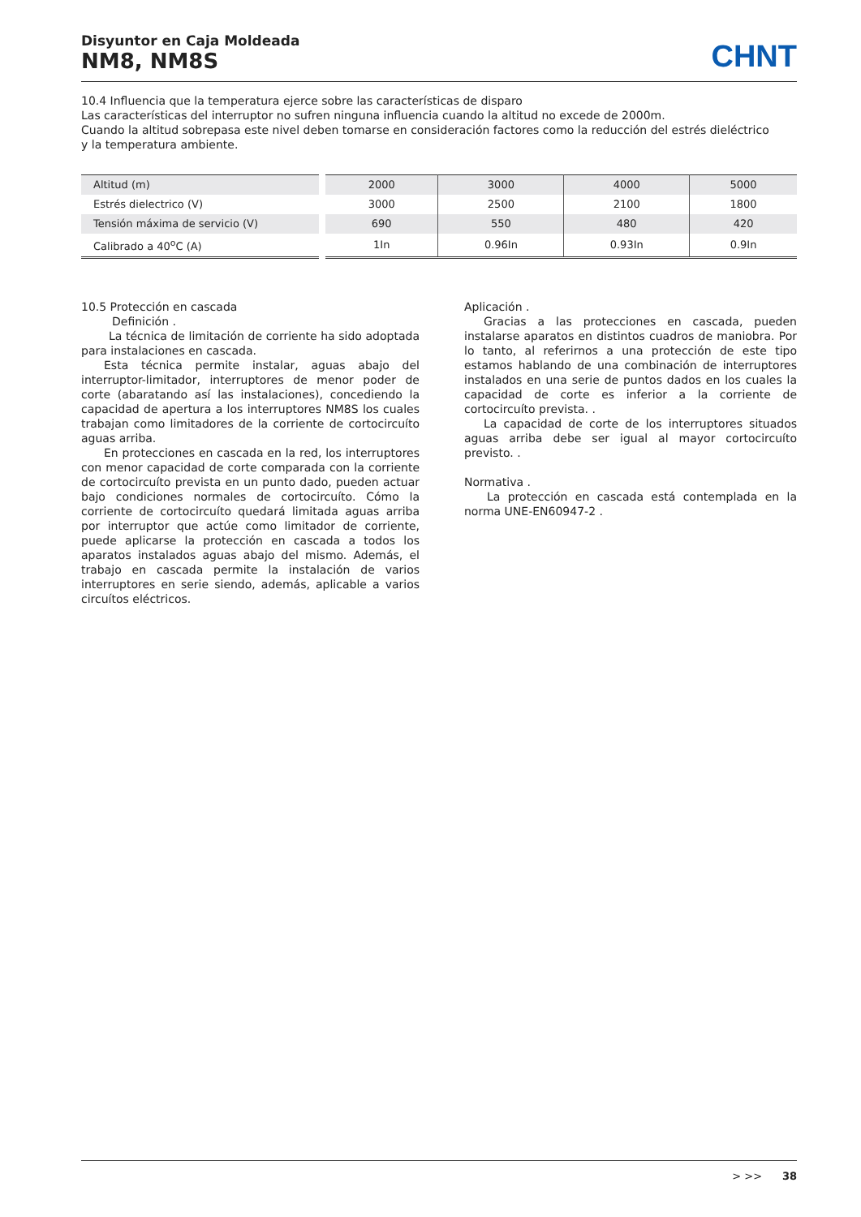Disyuntor en Caja Moldeada
NM8, NM8S
CHNT
10.4 Influencia que la temperatura ejerce sobre las características de disparo
Las características del interruptor no sufren ninguna influencia cuando la altitud no excede de 2000m.
Cuando la altitud sobrepasa este nivel deben tomarse en consideración factores como la reducción del estrés dieléctrico
y la temperatura ambiente.
| Altitud (m) | 2000 | 3000 | 4000 | 5000 |
| Estrés dielectrico (V) | 3000 | 2500 | 2100 | 1800 |
| Tensión máxima de servicio (V) | 690 | 550 | 480 | 420 |
| Calibrado a 40<sup>o</sup>C (A) | 1In | 0.96In | 0.93In | 0.9In |
10.5 Protección en cascada
Definición .
La técnica de limitación de corriente ha sido adoptada para instalaciones en cascada.
Esta técnica permite instalar, aguas abajo del interruptor-limitador, interruptores de menor poder de corte (abaratando así las instalaciones), concediendo la capacidad de apertura a los interruptores NM8S los cuales trabajan como limitadores de la corriente de cortocircuíto aguas arriba.
En protecciones en cascada en la red, los interruptores con menor capacidad de corte comparada con la corriente de cortocircuíto prevista en un punto dado, pueden actuar bajo condiciones normales de cortocircuíto. Cómo la corriente de cortocircuíto quedará limitada aguas arriba por interruptor que actúe como limitador de corriente, puede aplicarse la protección en cascada a todos los aparatos instalados aguas abajo del mismo. Además, el trabajo en cascada permite la instalación de varios interruptores en serie siendo, además, aplicable a varios circuítos eléctricos.
Aplicación .
Gracias a las protecciones en cascada, pueden instalarse aparatos en distintos cuadros de maniobra. Por lo tanto, al referirnos a una protección de este tipo estamos hablando de una combinación de interruptores instalados en una serie de puntos dados en los cuales la capacidad de corte es inferior a la corriente de cortocircuíto prevista. .
La capacidad de corte de los interruptores situados aguas arriba debe ser igual al mayor cortocircuíto previsto. .
Normativa .
La protección en cascada está contemplada en la norma UNE-EN60947-2 .
> >> 38